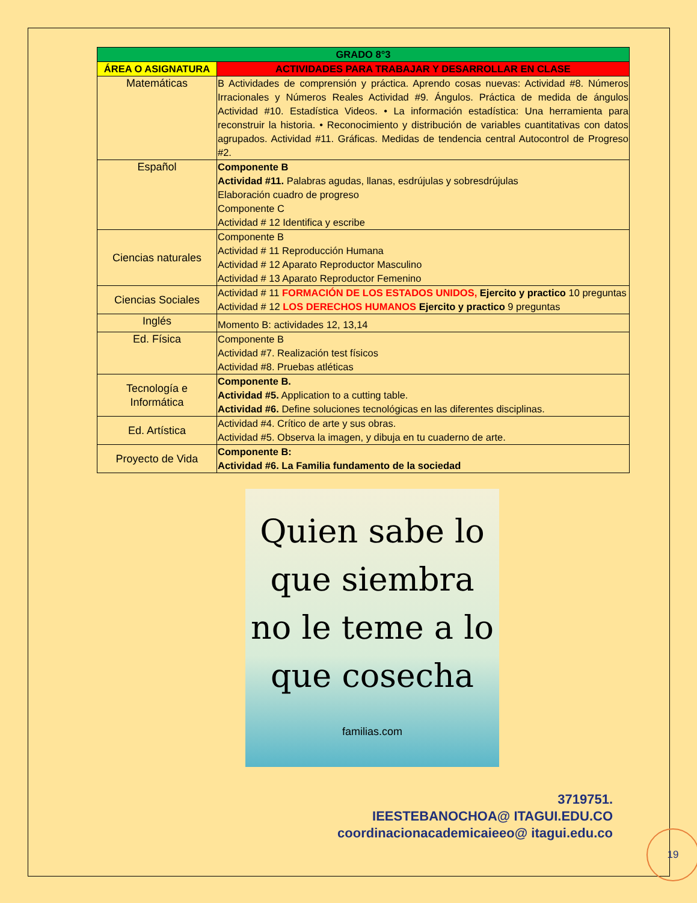| GRADO 8°3 | |
| --- | --- |
| ÁREA O ASIGNATURA | ACTIVIDADES PARA TRABAJAR Y DESARROLLAR EN CLASE |
| Matemáticas | B Actividades de comprensión y práctica. Aprendo cosas nuevas: Actividad #8. Números Irracionales y Números Reales Actividad #9. Ángulos. Práctica de medida de ángulos Actividad #10. Estadística Videos. • La información estadística: Una herramienta para reconstruir la historia. • Reconocimiento y distribución de variables cuantitativas con datos agrupados. Actividad #11. Gráficas. Medidas de tendencia central Autocontrol de Progreso #2. |
| Español | Componente B Actividad #11. Palabras agudas, llanas, esdrújulas y sobresdrújulas Elaboración cuadro de progreso Componente C Actividad # 12 Identifica y escribe |
| Ciencias naturales | Componente B Actividad # 11 Reproducción Humana Actividad # 12 Aparato Reproductor Masculino Actividad # 13 Aparato Reproductor Femenino |
| Ciencias Sociales | Actividad # 11 FORMACIÓN DE LOS ESTADOS UNIDOS, Ejercito y practico 10 preguntas Actividad # 12 LOS DERECHOS HUMANOS Ejercito y practico 9 preguntas |
| Inglés | Momento B: actividades 12, 13,14 |
| Ed. Física | Componente B Actividad #7. Realización test físicos Actividad #8. Pruebas atléticas |
| Tecnología e Informática | Componente B. Actividad #5. Application to a cutting table. Actividad #6. Define soluciones tecnológicas en las diferentes disciplinas. |
| Ed. Artística | Actividad #4. Crítico de arte y sus obras. Actividad #5. Observa la imagen, y dibuja en tu cuaderno de arte. |
| Proyecto de Vida | Componente B: Actividad #6. La Familia fundamento de la sociedad |
Quien sabe lo
que siembra
no le teme a lo
que cosecha
familias.com
3719751.
IEESTEBANOCHOA@ ITAGUI.EDU.CO
coordinacionacademicaieeo@ itagui.edu.co
19